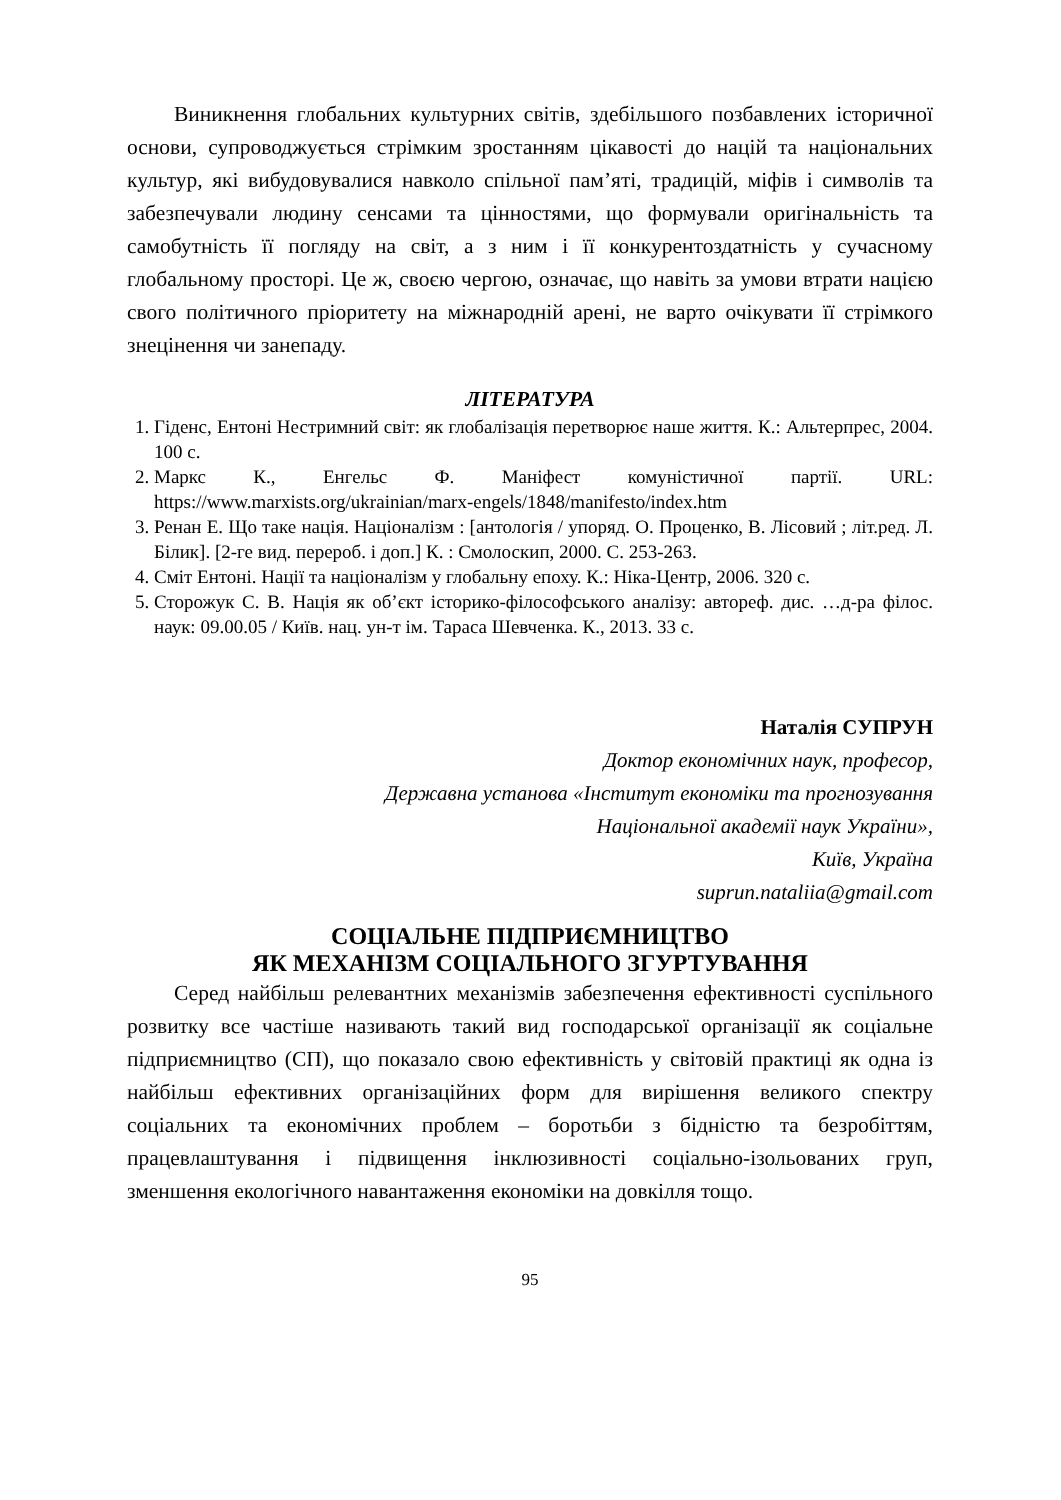Виникнення глобальних культурних світів, здебільшого позбавлених історичної основи, супроводжується стрімким зростанням цікавості до націй та національних культур, які вибудовувалися навколо спільної пам’яті, традицій, міфів і символів та забезпечували людину сенсами та цінностями, що формували оригінальність та самобутність її погляду на світ, а з ним і її конкурентоздатність у сучасному глобальному просторі. Це ж, своєю чергою, означає, що навіть за умови втрати нацією свого політичного пріоритету на міжнародній арені, не варто очікувати її стрімкого знецінення чи занепаду.
ЛІТЕРАТУРА
1. Гіденс, Ентоні Нестримний світ: як глобалізація перетворює наше життя. К.: Альтерпрес, 2004. 100 с.
2. Маркс К., Енгельс Ф. Маніфест комуністичної партії. URL: https://www.marxists.org/ukrainian/marx-engels/1848/manifesto/index.htm
3. Ренан Е. Що таке нація. Націоналізм : [антологія / упоряд. О. Проценко, В. Лісовий ; літ.ред. Л. Білик]. [2-ге вид. перероб. і доп.] К. : Смолоскип, 2000. С. 253-263.
4. Сміт Ентоні. Нації та націоналізм у глобальну епоху. К.: Ніка-Центр, 2006. 320 с.
5. Сторожук С. В. Нація як об’єкт історико-філософського аналізу: автореф. дис. …д-ра філос. наук: 09.00.05 / Київ. нац. ун-т ім. Тараса Шевченка. К., 2013. 33 с.
Наталія СУПРУН
Доктор економічних наук, професор,
Державна установа «Інститут економіки та прогнозування
Національної академії наук України»,
Київ, Україна
suprun.nataliia@gmail.com
СОЦІАЛЬНЕ ПІДПРИЄМНИЦТВО
ЯК МЕХАНІЗМ СОЦІАЛЬНОГО ЗГУРТУВАННЯ
Серед найбільш релевантних механізмів забезпечення ефективності суспільного розвитку все частіше називають такий вид господарської організації як соціальне підприємництво (СП), що показало свою ефективність у світовій практиці як одна із найбільш ефективних організаційних форм для вирішення великого спектру соціальних та економічних проблем – боротьби з бідністю та безробіттям, працевлаштування і підвищення інклюзивності соціально-ізольованих груп, зменшення екологічного навантаження економіки на довкілля тощо.
95